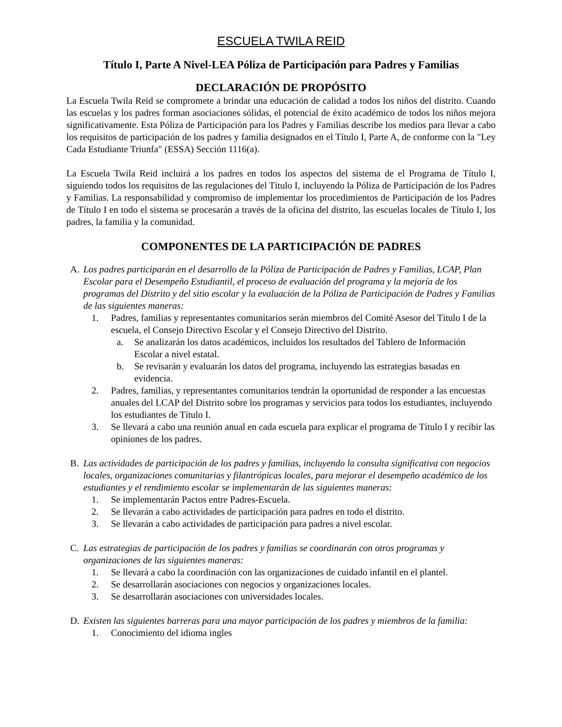ESCUELA TWILA REID
Título I, Parte A Nivel-LEA Póliza de Participación para Padres y Familias
DECLARACIÓN DE PROPÓSITO
La Escuela Twila Reid se compromete a brindar una educación de calidad a todos los niños del distrito. Cuando las escuelas y los padres forman asociaciones sólidas, el potencial de éxito académico de todos los niños mejora significativamente. Esta Póliza de Participación para los Padres y Familias describe los medios para llevar a cabo los requisitos de participación de los padres y familia designados en el Título I, Parte A, de conforme con la "Ley Cada Estudiante Triunfa" (ESSA) Sección 1116(a).
La Escuela Twila Reid incluirá a los padres en todos los aspectos del sistema de el Programa de Título I, siguiendo todos los requisitos de las regulaciones del Título I, incluyendo la Póliza de Participación de los Padres y Familias. La responsabilidad y compromiso de implementar los procedimientos de Participación de los Padres de Título I en todo el sistema se procesarán a través de la oficina del distrito, las escuelas locales de Título I, los padres, la familia y la comunidad.
COMPONENTES DE LA PARTICIPACIÓN DE PADRES
A. Los padres participarán en el desarrollo de la Póliza de Participación de Padres y Familias, LCAP, Plan Escolar para el Desempeño Estudiantil, el proceso de evaluación del programa y la mejoría de los programas del Distrito y del sitio escolar y la evaluación de la Póliza de Participación de Padres y Familias de las siguientes maneras:
1. Padres, familias y representantes comunitarios serán miembros del Comité Asesor del Título I de la escuela, el Consejo Directivo Escolar y el Consejo Directivo del Distrito.
a. Se analizarán los datos académicos, incluidos los resultados del Tablero de Información Escolar a nivel estatal.
b. Se revisarán y evaluarán los datos del programa, incluyendo las estrategias basadas en evidencia.
2. Padres, familias, y representantes comunitarios tendrán la oportunidad de responder a las encuestas anuales del LCAP del Distrito sobre los programas y servicios para todos los estudiantes, incluyendo los estudiantes de Título I.
3. Se llevará a cabo una reunión anual en cada escuela para explicar el programa de Título I y recibir las opiniones de los padres.
B. Las actividades de participación de los padres y familias, incluyendo la consulta significativa con negocios locales, organizaciones comunitarias y filantrópicas locales, para mejorar el desempeño académico de los estudiantes y el rendimiento escolar se implementarán de las siguientes maneras:
1. Se implementarán Pactos entre Padres-Escuela.
2. Se llevarán a cabo actividades de participación para padres en todo el distrito.
3. Se llevarán a cabo actividades de participación para padres a nivel escolar.
C. Las estrategias de participación de los padres y familias se coordinarán con otros programas y organizaciones de las siguientes maneras:
1. Se llevará a cabo la coordinación con las organizaciones de cuidado infantil en el plantel.
2. Se desarrollarán asociaciones con negocios y organizaciones locales.
3. Se desarrollarán asociaciones con universidades locales.
D. Existen las siguientes barreras para una mayor participación de los padres y miembros de la familia:
1. Conocimiento del idioma ingles